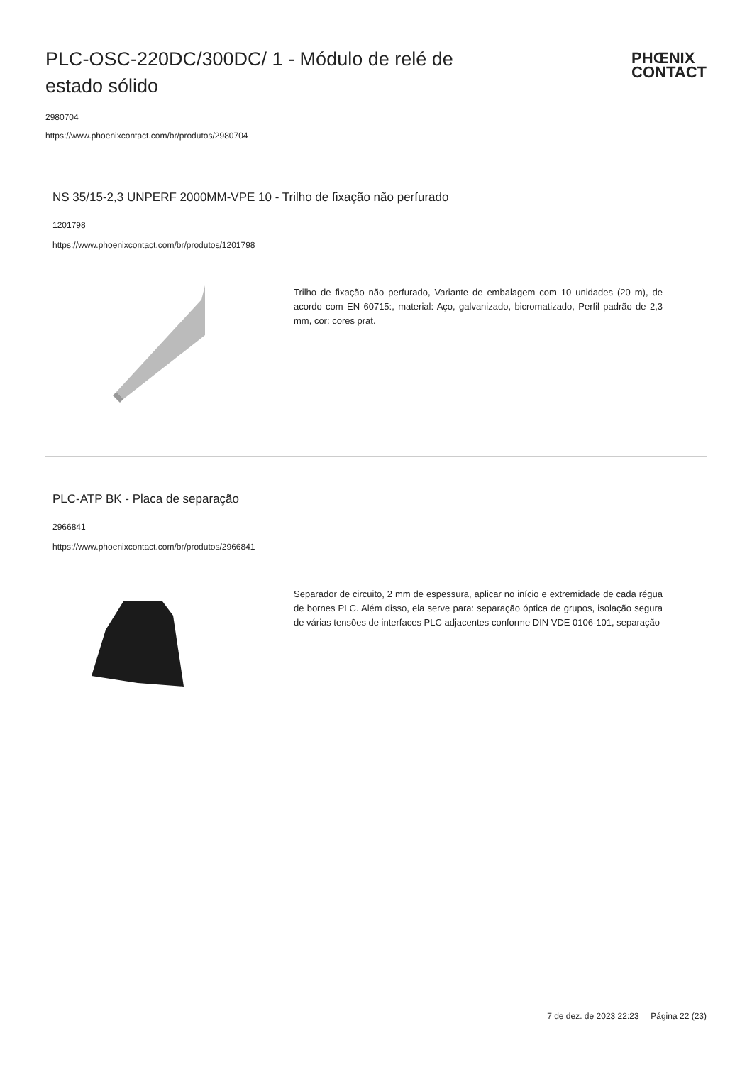PLC-OSC-220DC/300DC/ 1 - Módulo de relé de estado sólido
PHŒNIX
CONTACT
2980704
https://www.phoenixcontact.com/br/produtos/2980704
NS 35/15-2,3 UNPERF 2000MM-VPE 10 - Trilho de fixação não perfurado
1201798
https://www.phoenixcontact.com/br/produtos/1201798
Trilho de fixação não perfurado, Variante de embalagem com 10 unidades (20 m), de acordo com EN 60715:, material: Aço, galvanizado, bicromatizado, Perfil padrão de 2,3 mm, cor: cores prat.
PLC-ATP BK - Placa de separação
2966841
https://www.phoenixcontact.com/br/produtos/2966841
Separador de circuito, 2 mm de espessura, aplicar no início e extremidade de cada régua de bornes PLC. Além disso, ela serve para: separação óptica de grupos, isolação segura de várias tensões de interfaces PLC adjacentes conforme DIN VDE 0106-101, separação
7 de dez. de 2023 22:23 Página 22 (23)